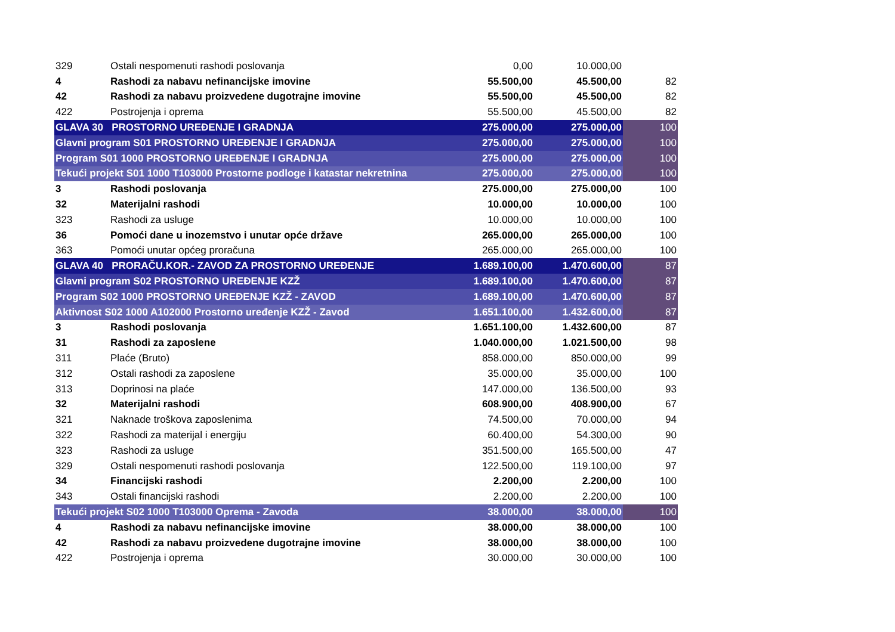| 329 | Ostali nespomenuti rashodi poslovanja | 0,00 | 10.000,00 | |
| 4 | Rashodi za nabavu nefinancijske imovine | 55.500,00 | 45.500,00 | 82 |
| 42 | Rashodi za nabavu proizvedene dugotrajne imovine | 55.500,00 | 45.500,00 | 82 |
| 422 | Postrojenja i oprema | 55.500,00 | 45.500,00 | 82 |
| GLAVA 30 PROSTORNO UREĐENJE I GRADNJA | | 275.000,00 | 275.000,00 | 100 |
| Glavni program S01 PROSTORNO UREĐENJE I GRADNJA | | 275.000,00 | 275.000,00 | 100 |
| Program S01 1000 PROSTORNO UREĐENJE I GRADNJA | | 275.000,00 | 275.000,00 | 100 |
| Tekući projekt S01 1000 T103000 Prostorne podloge i katastar nekretnina | | 275.000,00 | 275.000,00 | 100 |
| 3 | Rashodi poslovanja | 275.000,00 | 275.000,00 | 100 |
| 32 | Materijalni rashodi | 10.000,00 | 10.000,00 | 100 |
| 323 | Rashodi za usluge | 10.000,00 | 10.000,00 | 100 |
| 36 | Pomoći dane u inozemstvo i unutar opće države | 265.000,00 | 265.000,00 | 100 |
| 363 | Pomoći unutar općeg proračuna | 265.000,00 | 265.000,00 | 100 |
| GLAVA 40 PRORAČU.KOR.- ZAVOD ZA PROSTORNO UREĐENJE | | 1.689.100,00 | 1.470.600,00 | 87 |
| Glavni program S02 PROSTORNO UREĐENJE KZŽ | | 1.689.100,00 | 1.470.600,00 | 87 |
| Program S02 1000 PROSTORNO UREĐENJE KZŽ - ZAVOD | | 1.689.100,00 | 1.470.600,00 | 87 |
| Aktivnost S02 1000 A102000 Prostorno uređenje KZŽ - Zavod | | 1.651.100,00 | 1.432.600,00 | 87 |
| 3 | Rashodi poslovanja | 1.651.100,00 | 1.432.600,00 | 87 |
| 31 | Rashodi za zaposlene | 1.040.000,00 | 1.021.500,00 | 98 |
| 311 | Plaće (Bruto) | 858.000,00 | 850.000,00 | 99 |
| 312 | Ostali rashodi za zaposlene | 35.000,00 | 35.000,00 | 100 |
| 313 | Doprinosi na plaće | 147.000,00 | 136.500,00 | 93 |
| 32 | Materijalni rashodi | 608.900,00 | 408.900,00 | 67 |
| 321 | Naknade troškova zaposlenima | 74.500,00 | 70.000,00 | 94 |
| 322 | Rashodi za materijal i energiju | 60.400,00 | 54.300,00 | 90 |
| 323 | Rashodi za usluge | 351.500,00 | 165.500,00 | 47 |
| 329 | Ostali nespomenuti rashodi poslovanja | 122.500,00 | 119.100,00 | 97 |
| 34 | Financijski rashodi | 2.200,00 | 2.200,00 | 100 |
| 343 | Ostali financijski rashodi | 2.200,00 | 2.200,00 | 100 |
| Tekući projekt S02 1000 T103000 Oprema - Zavoda | | 38.000,00 | 38.000,00 | 100 |
| 4 | Rashodi za nabavu nefinancijske imovine | 38.000,00 | 38.000,00 | 100 |
| 42 | Rashodi za nabavu proizvedene dugotrajne imovine | 38.000,00 | 38.000,00 | 100 |
| 422 | Postrojenja i oprema | 30.000,00 | 30.000,00 | 100 |